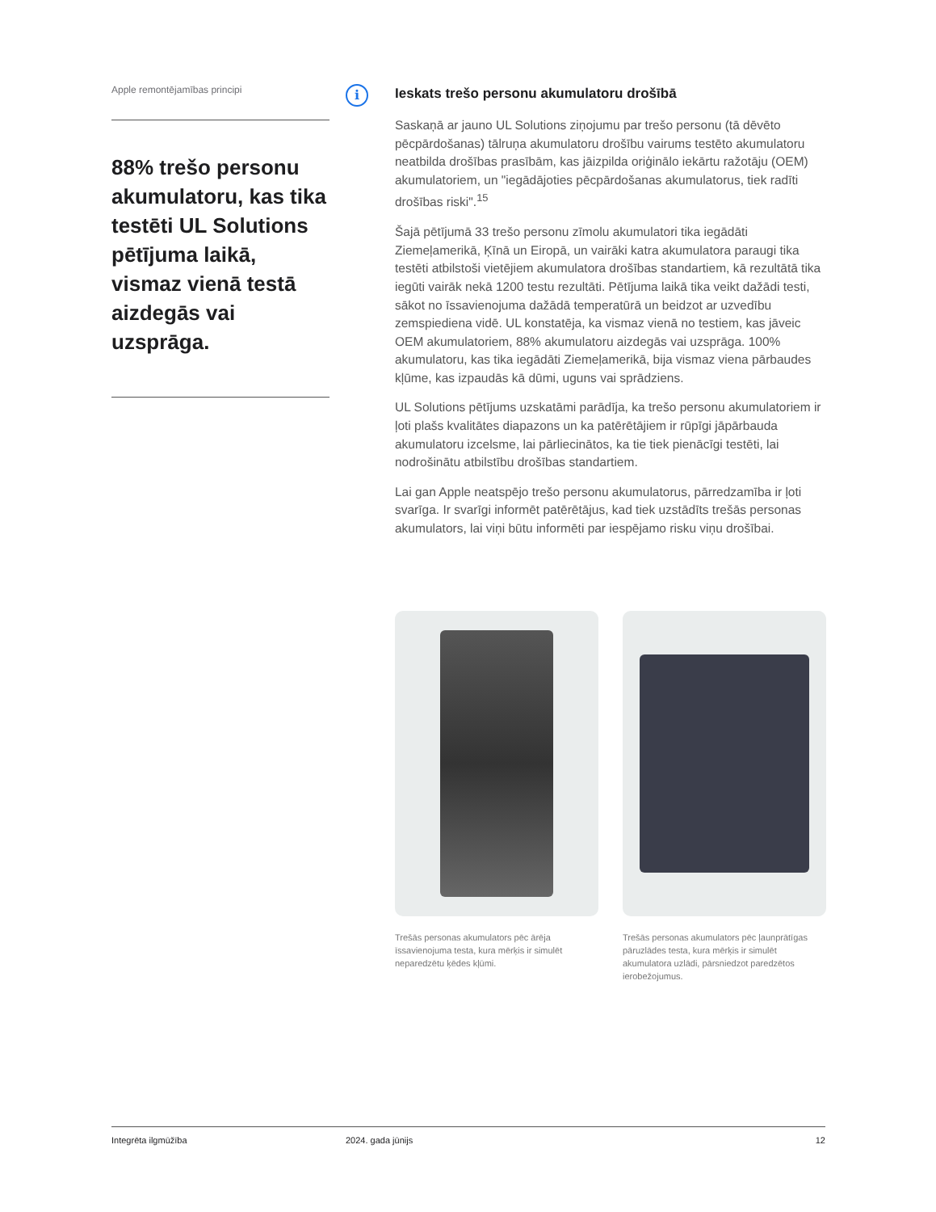Apple remontējamības principi
88% trešo personu akumulatoru, kas tika testēti UL Solutions pētījuma laikā, vismaz vienā testā aizdegās vai uzsprāga.
i
Ieskats trešo personu akumulatoru drošībā
Saskaņā ar jauno UL Solutions ziņojumu par trešo personu (tā dēvēto pēcpārdošanas) tālruņa akumulatoru drošību vairums testēto akumulatoru neatbilda drošības prasībām, kas jāizpilda oriģinālo iekārtu ražotāju (OEM) akumulatoriem, un "iegādājoties pēcpārdošanas akumulatorus, tiek radīti drošības riski".<sup>15</sup>
Šajā pētījumā 33 trešo personu zīmolu akumulatori tika iegādāti Ziemeļamerikā, Ķīnā un Eiropā, un vairāki katra akumulatora paraugi tika testēti atbilstoši vietējiem akumulatora drošības standartiem, kā rezultātā tika iegūti vairāk nekā 1200 testu rezultāti. Pētījuma laikā tika veikt dažādi testi, sākot no īssavienojuma dažādā temperatūrā un beidzot ar uzvedību zemspiediena vidē. UL konstatēja, ka vismaz vienā no testiem, kas jāveic OEM akumulatoriem, 88% akumulatoru aizdegās vai uzsprāga. 100% akumulatoru, kas tika iegādāti Ziemeļamerikā, bija vismaz viena pārbaudes kļūme, kas izpaudās kā dūmi, uguns vai sprādziens.
UL Solutions pētījums uzskatāmi parādīja, ka trešo personu akumulatoriem ir ļoti plašs kvalitātes diapazons un ka patērētājiem ir rūpīgi jāpārbauda akumulatoru izcelsme, lai pārliecinātos, ka tie tiek pienācīgi testēti, lai nodrošinātu atbilstību drošības standartiem.
Lai gan Apple neatspējo trešo personu akumulatorus, pārredzamība ir ļoti svarīga. Ir svarīgi informēt patērētājus, kad tiek uzstādīts trešās personas akumulators, lai viņi būtu informēti par iespējamo risku viņu drošībai.
Trešās personas akumulators pēc ārēja īssavienojuma testa, kura mērķis ir simulēt neparedzētu ķēdes kļūmi.
Trešās personas akumulators pēc ļaunprātīgas pāruzlādes testa, kura mērķis ir simulēt akumulatora uzlādi, pārsniedzot paredzētos ierobežojumus.
Integrēta ilgmūžība 2024. gada jūnijs 12